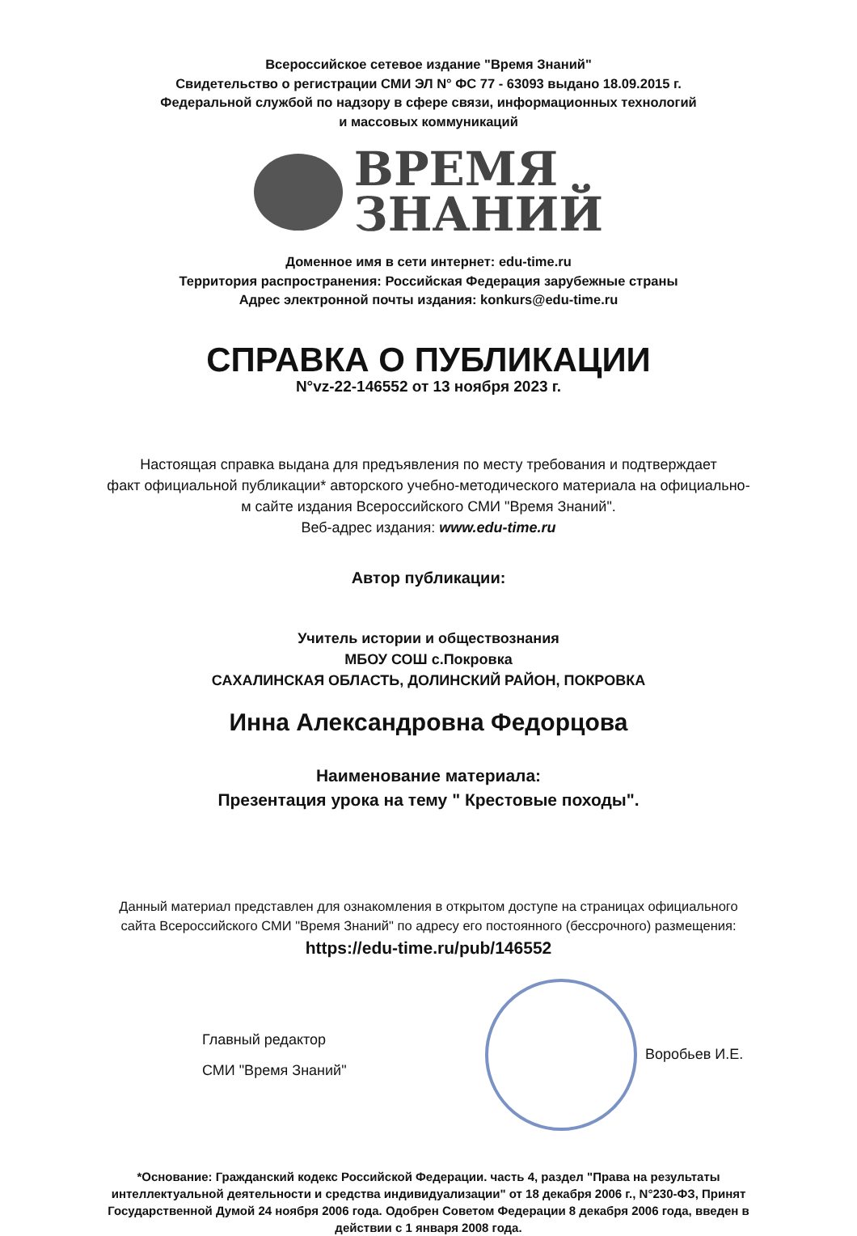Всероссийское сетевое издание "Время Знаний"
Свидетельство о регистрации СМИ ЭЛ N° ФС 77 - 63093 выдано 18.09.2015 г.
Федеральной службой по надзору в сфере связи, информационных технологий
и массовых коммуникаций
ВРЕМЯ
ЗНАНИЙ
Доменное имя в сети интернет: edu-time.ru
Территория распространения: Российская Федерация зарубежные страны
Адрес электронной почты издания: konkurs@edu-time.ru
СПРАВКА О ПУБЛИКАЦИИ
N°vz-22-146552 от 13 ноября 2023 г.
Настоящая справка выдана для предъявления по месту требования и подтверждает
факт официальной публикации* авторского учебно-методического материала на официально-
м сайте издания Всероссийского СМИ "Время Знаний".
Веб-адрес издания: www.edu-time.ru
Автор публикации:
Учитель истории и обществознания
МБОУ СОШ с.Покровка
САХАЛИНСКАЯ ОБЛАСТЬ, ДОЛИНСКИЙ РАЙОН, ПОКРОВКА
Инна Александровна Федорцова
Наименование материала:
Презентация урока на тему " Крестовые походы".
Данный материал представлен для ознакомления в открытом доступе на страницах официального
сайта Всероссийского СМИ "Время Знаний" по адресу его постоянного (бессрочного) размещения:
https://edu-time.ru/pub/146552
Главный редактор
СМИ "Время Знаний"
Воробьев И.Е.
*Основание: Гражданский кодекс Российской Федерации. часть 4, раздел "Права на результаты интеллектуальной деятельности и средства индивидуализации" от 18 декабря 2006 г., N°230-ФЗ, Принят Государственной Думой 24 ноября 2006 года. Одобрен Советом Федерации 8 декабря 2006 года, введен в действии с 1 января 2008 года.